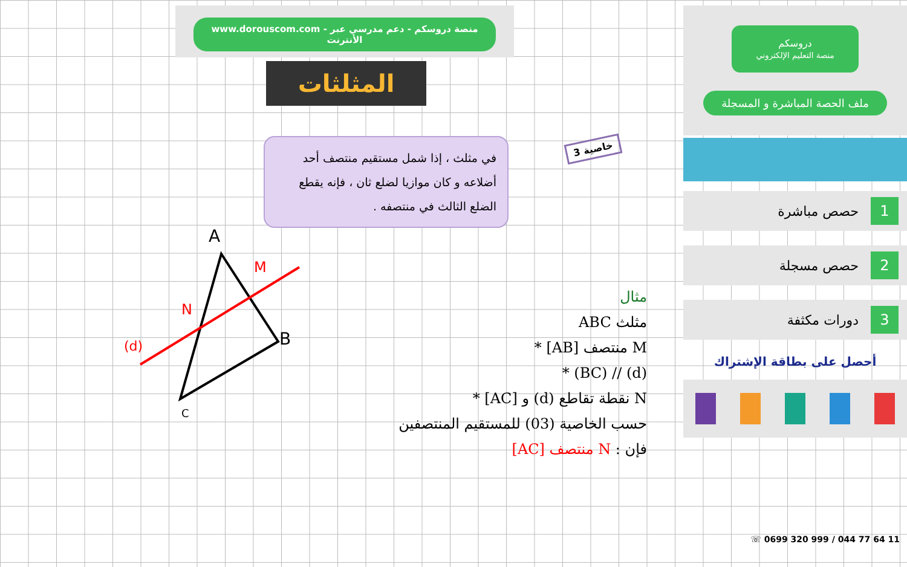www.dorouscom.com - منصة دروسكم - دعم مدرسي عبر الأنترنت
المثلثات
في مثلث ، إذا شمل مستقيم منتصف أحد أضلاعه و كان موازيا لضلع ثان ، فإنه يقطع الضلع الثالث في منتصفه .
خاصية 3
A
B
C
M
N
(d)
مثال
مثلث ABC
M منتصف [AB] *
(d) // (BC) *
N نقطة تقاطع (d) و [AC] *
حسب الخاصية (03) للمستقيم المنتصفين
فإن : N منتصف [AC]
دروسكم
منصة التعليم الإلكتروني
ملف الحصة المباشرة و المسجلة
حصص مباشرة 1
حصص مسجلة 2
دورات مكثفة 3
أحصل على بطاقة الإشتراك
☏ 0699 320 999 / 044 77 64 11